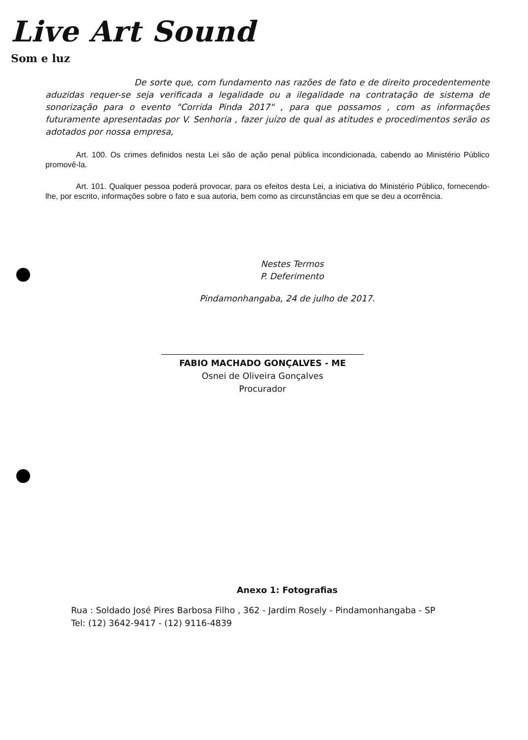Live Art Sound
Som e luz
De sorte que, com fundamento nas razões de fato e de direito procedentemente aduzidas requer-se seja verificada a legalidade ou a ilegalidade na contratação de sistema de sonorização para o evento "Corrida Pinda 2017" , para que possamos , com as informações futuramente apresentadas por V. Senhoria , fazer juízo de qual as atitudes e procedimentos serão os adotados por nossa empresa,
Art. 100. Os crimes definidos nesta Lei são de ação penal pública incondicionada, cabendo ao Ministério Público promovê-la.
Art. 101. Qualquer pessoa poderá provocar, para os efeitos desta Lei, a iniciativa do Ministério Público, fornecendo-lhe, por escrito, informações sobre o fato e sua autoria, bem como as circunstâncias em que se deu a ocorrência.
Nestes Termos
P. Deferimento
Pindamonhangaba, 24 de julho de 2017.
FABIO MACHADO GONÇALVES - ME
Osnei de Oliveira Gonçalves
Procurador
Anexo 1: Fotografias
Rua : Soldado José Pires Barbosa Filho , 362 - Jardim Rosely - Pindamonhangaba - SP
Tel: (12) 3642-9417 - (12) 9116-4839